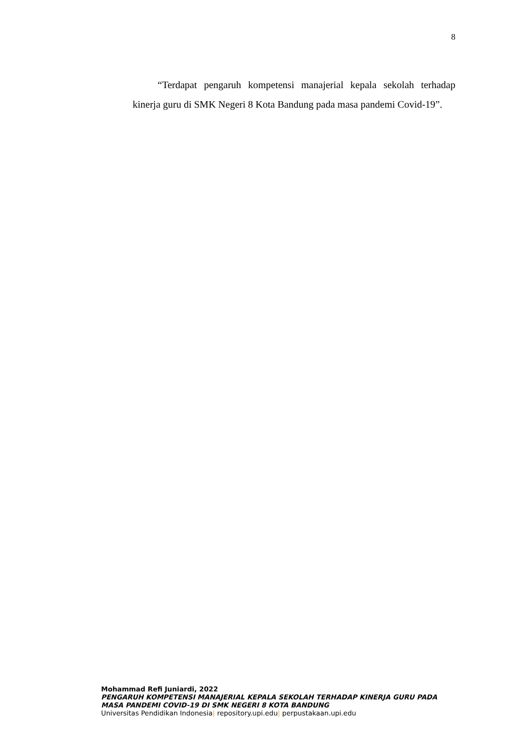8
“Terdapat pengaruh kompetensi manajerial kepala sekolah terhadap kinerja guru di SMK Negeri 8 Kota Bandung pada masa pandemi Covid-19”.
Mohammad Refi Juniardi, 2022
PENGARUH KOMPETENSI MANAJERIAL KEPALA SEKOLAH TERHADAP KINERJA GURU PADA MASA PANDEMI COVID-19 DI SMK NEGERI 8 KOTA BANDUNG
Universitas Pendidikan Indonesia| repository.upi.edu| perpustakaan.upi.edu